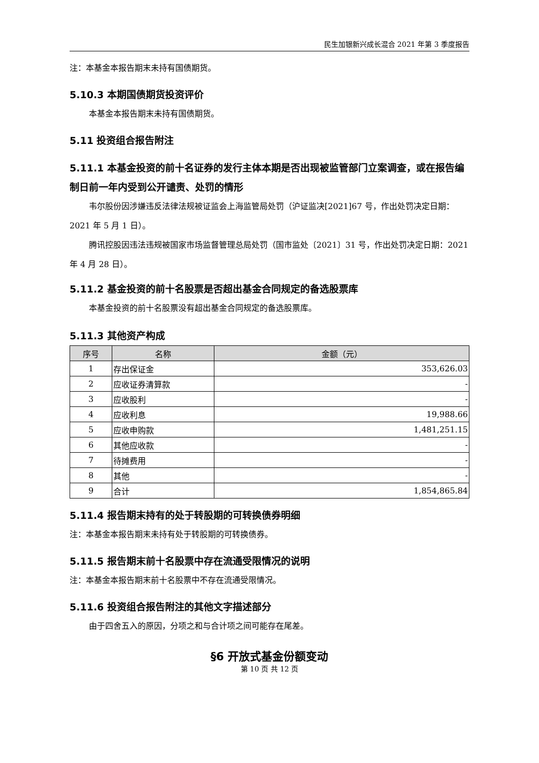民生加银新兴成长混合 2021 年第 3 季度报告
注：本基金本报告期末未持有国债期货。
5.10.3 本期国债期货投资评价
本基金本报告期末未持有国债期货。
5.11 投资组合报告附注
5.11.1 本基金投资的前十名证券的发行主体本期是否出现被监管部门立案调查，或在报告编制日前一年内受到公开谴责、处罚的情形
韦尔股份因涉嫌违反法律法规被证监会上海监管局处罚（沪证监决[2021]67 号，作出处罚决定日期：2021 年 5 月 1 日）。
腾讯控股因违法违规被国家市场监督管理总局处罚（国市监处〔2021〕31 号，作出处罚决定日期：2021 年 4 月 28 日）。
5.11.2 基金投资的前十名股票是否超出基金合同规定的备选股票库
本基金投资的前十名股票没有超出基金合同规定的备选股票库。
5.11.3 其他资产构成
| 序号 | 名称 | 金额（元） |
| --- | --- | --- |
| 1 | 存出保证金 | 353,626.03 |
| 2 | 应收证券清算款 | - |
| 3 | 应收股利 | - |
| 4 | 应收利息 | 19,988.66 |
| 5 | 应收申购款 | 1,481,251.15 |
| 6 | 其他应收款 | - |
| 7 | 待摊费用 | - |
| 8 | 其他 | - |
| 9 | 合计 | 1,854,865.84 |
5.11.4 报告期末持有的处于转股期的可转换债券明细
注：本基金本报告期末未持有处于转股期的可转换债券。
5.11.5 报告期末前十名股票中存在流通受限情况的说明
注：本基金本报告期末前十名股票中不存在流通受限情况。
5.11.6 投资组合报告附注的其他文字描述部分
由于四舍五入的原因，分项之和与合计项之间可能存在尾差。
§6 开放式基金份额变动
第 10 页 共 12 页